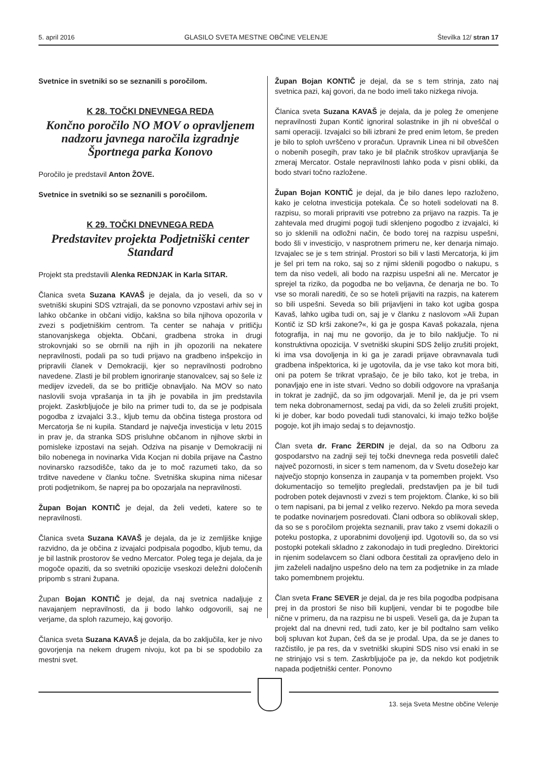5. april 2016 GLASILO SVETA MESTNE OBČINE VELENJE Številka 12/ stran 17
Svetnice in svetniki so se seznanili s poročilom.
K 28. TOČKI DNEVNEGA REDA
Končno poročilo NO MOV o opravljenem nadzoru javnega naročila izgradnje Športnega parka Konovo
Poročilo je predstavil Anton ŽOVE.
Svetnice in svetniki so se seznanili s poročilom.
K 29. TOČKI DNEVNEGA REDA
Predstavitev projekta Podjetniški center Standard
Projekt sta predstavili Alenka REDNJAK in Karla SITAR.
Članica sveta Suzana KAVAŠ je dejala, da jo veseli, da so v svetniški skupini SDS vztrajali, da se ponovno vzpostavi arhiv sej in lahko občanke in občani vidijo, kakšna so bila njihova opozorila v zvezi s podjetniškim centrom. Ta center se nahaja v pritličju stanovanjskega objekta. Občani, gradbena stroka in drugi strokovnjaki so se obrnili na njih in jih opozorili na nekatere nepravilnosti, podali pa so tudi prijavo na gradbeno inšpekcijo in pripravili članek v Demokraciji, kjer so nepravilnosti podrobno navedene. Zlasti je bil problem ignoriranje stanovalcev, saj so šele iz medijev izvedeli, da se bo pritličje obnavljalo. Na MOV so nato naslovili svoja vprašanja in ta jih je povabila in jim predstavila projekt. Zaskrbljujoče je bilo na primer tudi to, da se je podpisala pogodba z izvajalci 3.3., kljub temu da občina tistega prostora od Mercatorja še ni kupila. Standard je največja investicija v letu 2015 in prav je, da stranka SDS prisluhne občanom in njihove skrbi in pomisleke izpostavi na sejah. Odziva na pisanje v Demokraciji ni bilo nobenega in novinarka Vida Kocjan ni dobila prijave na Častno novinarsko razsodišče, tako da je to moč razumeti tako, da so trditve navedene v članku točne. Svetniška skupina nima ničesar proti podjetnikom, še naprej pa bo opozarjala na nepravilnosti.
Župan Bojan KONTIČ je dejal, da želi vedeti, katere so te nepravilnosti.
Članica sveta Suzana KAVAŠ je dejala, da je iz zemljiške knjige razvidno, da je občina z izvajalci podpisala pogodbo, kljub temu, da je bil lastnik prostorov še vedno Mercator. Poleg tega je dejala, da je mogoče opaziti, da so svetniki opozicije vseskozi deležni določenih pripomb s strani župana.
Župan Bojan KONTIČ je dejal, da naj svetnica nadaljuje z navajanjem nepravilnosti, da ji bodo lahko odgovorili, saj ne verjame, da sploh razumejo, kaj govorijo.
Članica sveta Suzana KAVAŠ je dejala, da bo zaključila, ker je nivo govorjenja na nekem drugem nivoju, kot pa bi se spodobilo za mestni svet.
Župan Bojan KONTIČ je dejal, da se s tem strinja, zato naj svetnica pazi, kaj govori, da ne bodo imeli tako nizkega nivoja.
Članica sveta Suzana KAVAŠ je dejala, da je poleg že omenjene nepravilnosti župan Kontič ignoriral solastnike in jih ni obveščal o sami operaciji. Izvajalci so bili izbrani že pred enim letom, še preden je bilo to sploh uvrščeno v proračun. Upravnik Linea ni bil obveščen o nobenih posegih, prav tako je bil plačnik stroškov upravljanja še zmeraj Mercator. Ostale nepravilnosti lahko poda v pisni obliki, da bodo stvari točno razložene.
Župan Bojan KONTIČ je dejal, da je bilo danes lepo razloženo, kako je celotna investicija potekala. Če so hoteli sodelovati na 8. razpisu, so morali pripraviti vse potrebno za prijavo na razpis. Ta je zahtevala med drugimi pogoji tudi sklenjeno pogodbo z izvajalci, ki so jo sklenili na odložni način, če bodo torej na razpisu uspešni, bodo šli v investicijo, v nasprotnem primeru ne, ker denarja nimajo. Izvajalec se je s tem strinjal. Prostori so bili v lasti Mercatorja, ki jim je šel pri tem na roko, saj so z njimi sklenili pogodbo o nakupu, s tem da niso vedeli, ali bodo na razpisu uspešni ali ne. Mercator je sprejel ta riziko, da pogodba ne bo veljavna, če denarja ne bo. To vse so morali narediti, če so se hoteli prijaviti na razpis, na katerem so bili uspešni. Seveda so bili prijavljeni in tako kot ugiba gospa Kavaš, lahko ugiba tudi on, saj je v članku z naslovom »Ali župan Kontič iz SD krši zakone?«, ki ga je gospa Kavaš pokazala, njena fotografija, in naj mu ne govorijo, da je to bilo naključje. To ni konstruktivna opozicija. V svetniški skupini SDS želijo zrušiti projekt, ki ima vsa dovoljenja in ki ga je zaradi prijave obravnavala tudi gradbena inšpektorica, ki je ugotovila, da je vse tako kot mora biti, oni pa potem še trikrat vprašajo, če je bilo tako, kot je treba, in ponavljajo ene in iste stvari. Vedno so dobili odgovore na vprašanja in tokrat je zadnjič, da so jim odgovarjali. Menil je, da je pri vsem tem neka dobronamernost, sedaj pa vidi, da so želeli zrušiti projekt, ki je dober, kar bodo povedali tudi stanovalci, ki imajo težko boljše pogoje, kot jih imajo sedaj s to dejavnostjo.
Član sveta dr. Franc ŽERDIN je dejal, da so na Odboru za gospodarstvo na zadnji seji tej točki dnevnega reda posvetili daleč največ pozornosti, in sicer s tem namenom, da v Svetu dosežejo kar največjo stopnjo konsenza in zaupanja v ta pomemben projekt. Vso dokumentacijo so temeljito pregledali, predstavljen pa je bil tudi podroben potek dejavnosti v zvezi s tem projektom. Članke, ki so bili o tem napisani, pa bi jemal z veliko rezervo. Nekdo pa mora seveda te podatke novinarjem posredovati. Člani odbora so oblikovali sklep, da so se s poročilom projekta seznanili, prav tako z vsemi dokazili o poteku postopka, z uporabnimi dovoljenji ipd. Ugotovili so, da so vsi postopki potekali skladno z zakonodajo in tudi pregledno. Direktorici in njenim sodelavcem so člani odbora čestitali za opravljeno delo in jim zaželeli nadaljno uspešno delo na tem za podjetnike in za mlade tako pomembnem projektu.
Član sveta Franc SEVER je dejal, da je res bila pogodba podpisana prej in da prostori še niso bili kupljeni, vendar bi te pogodbe bile nične v primeru, da na razpisu ne bi uspeli. Veseli ga, da je župan ta projekt dal na dnevni red, tudi zato, ker je bil podtalno sam veliko bolj spluvan kot župan, češ da se je prodal. Upa, da se je danes to razčistilo, je pa res, da v svetniški skupini SDS niso vsi enaki in se ne strinjajo vsi s tem. Zaskrbljujoče pa je, da nekdo kot podjetnik napada podjetniški center. Ponovno
13. seja Sveta Mestne občine Velenje